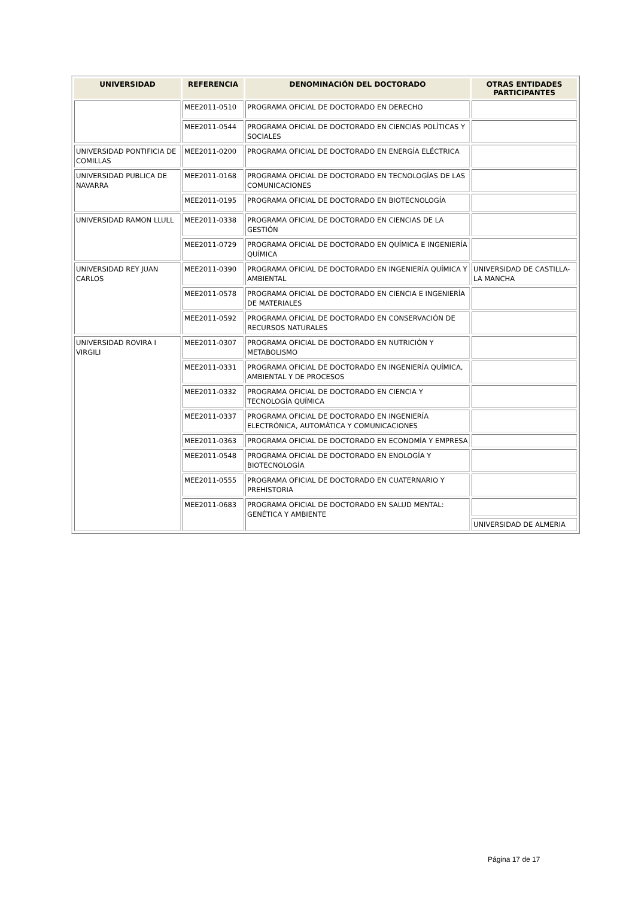| UNIVERSIDAD | REFERENCIA | DENOMINACIÓN DEL DOCTORADO | OTRAS ENTIDADES PARTICIPANTES |
| --- | --- | --- | --- |
| | MEE2011-0510 | PROGRAMA OFICIAL DE DOCTORADO EN DERECHO | |
| | MEE2011-0544 | PROGRAMA OFICIAL DE DOCTORADO EN CIENCIAS POLÍTICAS Y SOCIALES | |
| UNIVERSIDAD PONTIFICIA DE COMILLAS | MEE2011-0200 | PROGRAMA OFICIAL DE DOCTORADO EN ENERGÍA ELÉCTRICA | |
| UNIVERSIDAD PUBLICA DE NAVARRA | MEE2011-0168 | PROGRAMA OFICIAL DE DOCTORADO EN TECNOLOGÍAS DE LAS COMUNICACIONES | |
| | MEE2011-0195 | PROGRAMA OFICIAL DE DOCTORADO EN BIOTECNOLOGÍA | |
| UNIVERSIDAD RAMON LLULL | MEE2011-0338 | PROGRAMA OFICIAL DE DOCTORADO EN CIENCIAS DE LA GESTIÓN | |
| | MEE2011-0729 | PROGRAMA OFICIAL DE DOCTORADO EN QUÍMICA E INGENIERÍA QUÍMICA | |
| UNIVERSIDAD REY JUAN CARLOS | MEE2011-0390 | PROGRAMA OFICIAL DE DOCTORADO EN INGENIERÍA QUÍMICA Y AMBIENTAL | UNIVERSIDAD DE CASTILLA-LA MANCHA |
| | MEE2011-0578 | PROGRAMA OFICIAL DE DOCTORADO EN CIENCIA E INGENIERÍA DE MATERIALES | |
| | MEE2011-0592 | PROGRAMA OFICIAL DE DOCTORADO EN CONSERVACIÓN DE RECURSOS NATURALES | |
| UNIVERSIDAD ROVIRA I VIRGILI | MEE2011-0307 | PROGRAMA OFICIAL DE DOCTORADO EN NUTRICIÓN Y METABOLISMO | |
| | MEE2011-0331 | PROGRAMA OFICIAL DE DOCTORADO EN INGENIERÍA QUÍMICA, AMBIENTAL Y DE PROCESOS | |
| | MEE2011-0332 | PROGRAMA OFICIAL DE DOCTORADO EN CIENCIA Y TECNOLOGÍA QUÍMICA | |
| | MEE2011-0337 | PROGRAMA OFICIAL DE DOCTORADO EN INGENIERÍA ELECTRÓNICA, AUTOMÁTICA Y COMUNICACIONES | |
| | MEE2011-0363 | PROGRAMA OFICIAL DE DOCTORADO EN ECONOMÍA Y EMPRESA | |
| | MEE2011-0548 | PROGRAMA OFICIAL DE DOCTORADO EN ENOLOGÍA Y BIOTECNOLOGÍA | |
| | MEE2011-0555 | PROGRAMA OFICIAL DE DOCTORADO EN CUATERNARIO Y PREHISTORIA | |
| | MEE2011-0683 | PROGRAMA OFICIAL DE DOCTORADO EN SALUD MENTAL: GENÉTICA Y AMBIENTE | |
| | | | UNIVERSIDAD DE ALMERIA |
Página 17 de 17